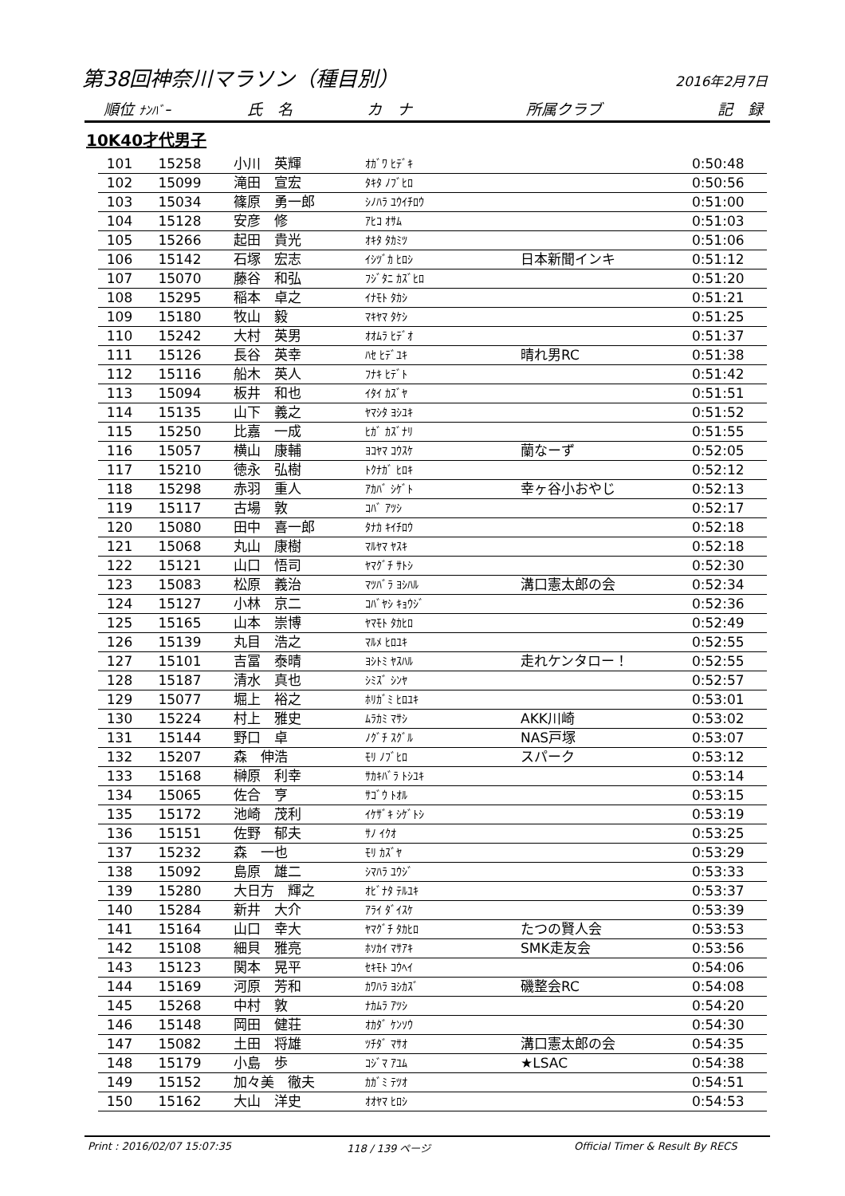第38回神奈川マラソン（種目別）
2016年2月7日
順位 ﾅﾝﾊﾞｰ 氏　名 カ　ナ 所属クラブ 記　録
10K40才代男子
| 101 | 15258 | 小川 英輝 | ｵｶﾞﾜ ﾋﾃﾞｷ | | 0:50:48 |
| 102 | 15099 | 滝田 宣宏 | ﾀｷﾀ ﾉﾌﾞﾋﾛ | | 0:50:56 |
| 103 | 15034 | 篠原 勇一郎 | ｼﾉﾊﾗ ﾕｳｲﾁﾛｳ | | 0:51:00 |
| 104 | 15128 | 安彦 修 | ｱﾋｺ ｵｻﾑ | | 0:51:03 |
| 105 | 15266 | 起田 貴光 | ｵｷﾀ ﾀｶﾐﾂ | | 0:51:06 |
| 106 | 15142 | 石塚 宏志 | ｲｼﾂﾞｶ ﾋﾛｼ | 日本新聞インキ | 0:51:12 |
| 107 | 15070 | 藤谷 和弘 | ﾌｼﾞﾀﾆ ｶｽﾞﾋﾛ | | 0:51:20 |
| 108 | 15295 | 稲本 卓之 | ｲﾅﾓﾄ ﾀｶｼ | | 0:51:21 |
| 109 | 15180 | 牧山 毅 | ﾏｷﾔﾏ ﾀｹｼ | | 0:51:25 |
| 110 | 15242 | 大村 英男 | ｵｵﾑﾗ ﾋﾃﾞｵ | | 0:51:37 |
| 111 | 15126 | 長谷 英幸 | ﾊｾ ﾋﾃﾞﾕｷ | 晴れ男RC | 0:51:38 |
| 112 | 15116 | 船木 英人 | ﾌﾅｷ ﾋﾃﾞﾄ | | 0:51:42 |
| 113 | 15094 | 板井 和也 | ｲﾀｲ ｶｽﾞﾔ | | 0:51:51 |
| 114 | 15135 | 山下 義之 | ﾔﾏｼﾀ ﾖｼﾕｷ | | 0:51:52 |
| 115 | 15250 | 比嘉 一成 | ﾋｶﾞ ｶｽﾞﾅﾘ | | 0:51:55 |
| 116 | 15057 | 横山 康輔 | ﾖｺﾔﾏ ｺｳｽｹ | 蘭なーず | 0:52:05 |
| 117 | 15210 | 徳永 弘樹 | ﾄｸﾅｶﾞ ﾋﾛｷ | | 0:52:12 |
| 118 | 15298 | 赤羽 重人 | ｱｶﾊﾞ ｼｹﾞﾄ | 幸ヶ谷小おやじ | 0:52:13 |
| 119 | 15117 | 古場 敦 | ｺﾊﾞ ｱﾂｼ | | 0:52:17 |
| 120 | 15080 | 田中 喜一郎 | ﾀﾅｶ ｷｲﾁﾛｳ | | 0:52:18 |
| 121 | 15068 | 丸山 康樹 | ﾏﾙﾔﾏ ﾔｽｷ | | 0:52:18 |
| 122 | 15121 | 山口 悟司 | ﾔﾏｸﾞﾁ ｻﾄｼ | | 0:52:30 |
| 123 | 15083 | 松原 義治 | ﾏﾂﾊﾞﾗ ﾖｼﾊﾙ | 溝口憲太郎の会 | 0:52:34 |
| 124 | 15127 | 小林 京二 | ｺﾊﾞﾔｼ ｷｮｳｼﾞ | | 0:52:36 |
| 125 | 15165 | 山本 崇博 | ﾔﾏﾓﾄ ﾀｶﾋﾛ | | 0:52:49 |
| 126 | 15139 | 丸目 浩之 | ﾏﾙﾒ ﾋﾛﾕｷ | | 0:52:55 |
| 127 | 15101 | 吉冨 泰晴 | ﾖｼﾄﾐ ﾔｽﾊﾙ | 走れケンタロー！ | 0:52:55 |
| 128 | 15187 | 清水 真也 | ｼﾐｽﾞ ｼﾝﾔ | | 0:52:57 |
| 129 | 15077 | 堀上 裕之 | ﾎﾘｶﾞﾐ ﾋﾛﾕｷ | | 0:53:01 |
| 130 | 15224 | 村上 雅史 | ﾑﾗｶﾐ ﾏｻｼ | AKK川崎 | 0:53:02 |
| 131 | 15144 | 野口 卓 | ﾉｸﾞﾁ ｽｸﾞﾙ | NAS戸塚 | 0:53:07 |
| 132 | 15207 | 森 伸浩 | ﾓﾘ ﾉﾌﾞﾋﾛ | スパーク | 0:53:12 |
| 133 | 15168 | 榊原 利幸 | ｻｶｷﾊﾞﾗ ﾄｼﾕｷ | | 0:53:14 |
| 134 | 15065 | 佐合 亨 | ｻｺﾞｳ ﾄｵﾙ | | 0:53:15 |
| 135 | 15172 | 池崎 茂利 | ｲｹｻﾞｷ ｼｹﾞﾄｼ | | 0:53:19 |
| 136 | 15151 | 佐野 郁夫 | ｻﾉ ｲｸｵ | | 0:53:25 |
| 137 | 15232 | 森 一也 | ﾓﾘ ｶｽﾞﾔ | | 0:53:29 |
| 138 | 15092 | 島原 雄二 | ｼﾏﾊﾗ ﾕｳｼﾞ | | 0:53:33 |
| 139 | 15280 | 大日方 輝之 | ｵﾋﾞﾅﾀ ﾃﾙﾕｷ | | 0:53:37 |
| 140 | 15284 | 新井 大介 | ｱﾗｲ ﾀﾞｲｽｹ | | 0:53:39 |
| 141 | 15164 | 山口 幸大 | ﾔﾏｸﾞﾁ ﾀｶﾋﾛ | たつの賢人会 | 0:53:53 |
| 142 | 15108 | 細貝 雅亮 | ﾎｿｶｲ ﾏｻｱｷ | SMK走友会 | 0:53:56 |
| 143 | 15123 | 関本 晃平 | ｾｷﾓﾄ ｺｳﾍｲ | | 0:54:06 |
| 144 | 15169 | 河原 芳和 | ｶﾜﾊﾗ ﾖｼｶｽﾞ | 磯整会RC | 0:54:08 |
| 145 | 15268 | 中村 敦 | ﾅｶﾑﾗ ｱﾂｼ | | 0:54:20 |
| 146 | 15148 | 岡田 健荘 | ｵｶﾀﾞ ｹﾝｿｳ | | 0:54:30 |
| 147 | 15082 | 土田 将雄 | ﾂﾁﾀﾞ ﾏｻｵ | 溝口憲太郎の会 | 0:54:35 |
| 148 | 15179 | 小島 歩 | ｺｼﾞﾏ ｱﾕﾑ | ★LSAC | 0:54:38 |
| 149 | 15152 | 加々美 徹夫 | ｶｶﾞﾐ ﾃﾂｵ | | 0:54:51 |
| 150 | 15162 | 大山 洋史 | ｵｵﾔﾏ ﾋﾛｼ | | 0:54:53 |
Print : 2016/02/07 15:07:35 118 / 139 ページ Official Timer & Result By RECS